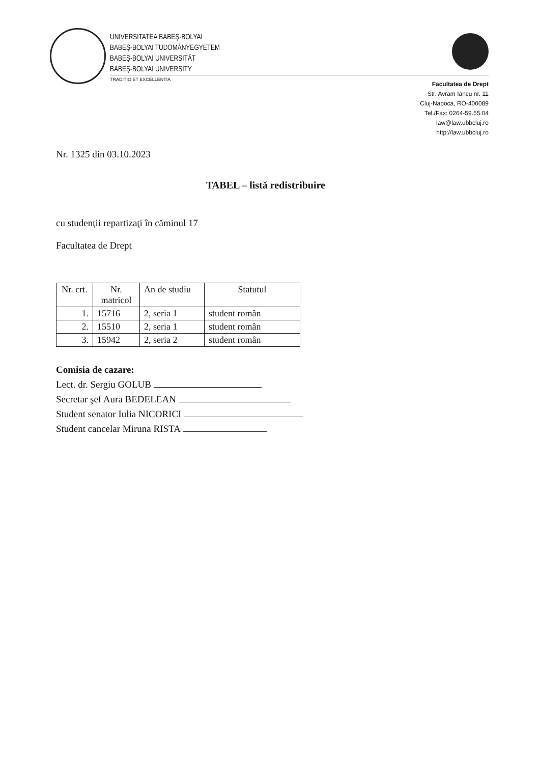UNIVERSITATEA BABEŞ-BOLYAI
BABEŞ-BOLYAI TUDOMÁNYEGYETEM
BABEŞ-BOLYAI UNIVERSITÄT
BABEŞ-BOLYAI UNIVERSITY
TRADITIO ET EXCELLENTIA
Facultatea de Drept
Str. Avram Iancu nr. 11
Cluj-Napoca, RO-400089
Tel./Fax: 0264-59.55.04
law@law.ubbcluj.ro
http://law.ubbcluj.ro
Nr. 1325 din 03.10.2023
TABEL – listă redistribuire
cu studenţii repartizaţi în căminul 17
Facultatea de Drept
| Nr. crt. | Nr. matricol | An de studiu | Statutul |
| --- | --- | --- | --- |
| 1. | 15716 | 2, seria 1 | student român |
| 2. | 15510 | 2, seria 1 | student român |
| 3. | 15942 | 2, seria 2 | student român |
Comisia de cazare:
Lect. dr. Sergiu GOLUB
Secretar şef Aura BEDELEAN
Student senator Iulia NICORICI
Student cancelar Miruna RISTA